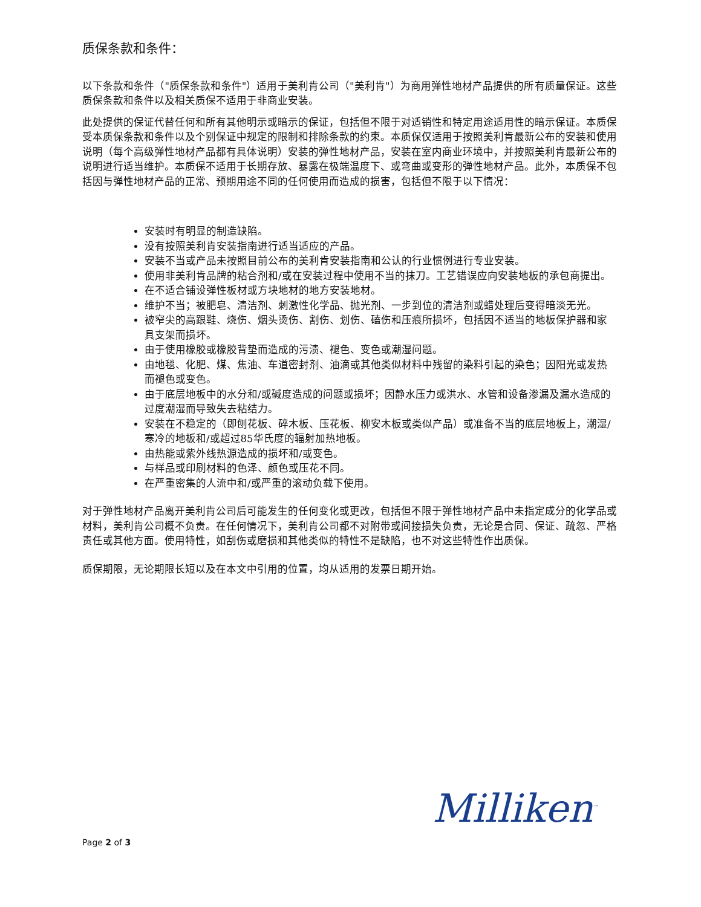质保条款和条件：
以下条款和条件（"质保条款和条件"）适用于美利肯公司（"美利肯"）为商用弹性地材产品提供的所有质量保证。这些质保条款和条件以及相关质保不适用于非商业安装。
此处提供的保证代替任何和所有其他明示或暗示的保证，包括但不限于对适销性和特定用途适用性的暗示保证。本质保受本质保条款和条件以及个别保证中规定的限制和排除条款的约束。本质保仅适用于按照美利肯最新公布的安装和使用说明（每个高级弹性地材产品都有具体说明）安装的弹性地材产品，安装在室内商业环境中，并按照美利肯最新公布的说明进行适当维护。本质保不适用于长期存放、暴露在极端温度下、或弯曲或变形的弹性地材产品。此外，本质保不包括因与弹性地材产品的正常、预期用途不同的任何使用而造成的损害，包括但不限于以下情况：
安装时有明显的制造缺陷。
没有按照美利肯安装指南进行适当适应的产品。
安装不当或产品未按照目前公布的美利肯安装指南和公认的行业惯例进行专业安装。
使用非美利肯品牌的粘合剂和/或在安装过程中使用不当的抹刀。工艺错误应向安装地板的承包商提出。
在不适合铺设弹性板材或方块地材的地方安装地材。
维护不当；被肥皂、清洁剂、刺激性化学品、抛光剂、一步到位的清洁剂或蜡处理后变得暗淡无光。
被窄尖的高跟鞋、烧伤、烟头烫伤、割伤、划伤、磕伤和压痕所损坏，包括因不适当的地板保护器和家具支架而损坏。
由于使用橡胶或橡胶背垫而造成的污渍、褪色、变色或潮湿问题。
由地毯、化肥、煤、焦油、车道密封剂、油滴或其他类似材料中残留的染料引起的染色；因阳光或发热而褪色或变色。
由于底层地板中的水分和/或碱度造成的问题或损坏；因静水压力或洪水、水管和设备渗漏及漏水造成的过度潮湿而导致失去粘结力。
安装在不稳定的（即刨花板、碎木板、压花板、柳安木板或类似产品）或准备不当的底层地板上，潮湿/寒冷的地板和/或超过85华氏度的辐射加热地板。
由热能或紫外线热源造成的损坏和/或变色。
与样品或印刷材料的色泽、颜色或压花不同。
在严重密集的人流中和/或严重的滚动负载下使用。
对于弹性地材产品离开美利肯公司后可能发生的任何变化或更改，包括但不限于弹性地材产品中未指定成分的化学品或材料，美利肯公司概不负责。在任何情况下，美利肯公司都不对附带或间接损失负责，无论是合同、保证、疏忽、严格责任或其他方面。使用特性，如刮伤或磨损和其他类似的特性不是缺陷，也不对这些特性作出质保。
质保期限，无论期限长短以及在本文中引用的位置，均从适用的发票日期开始。
Milliken<sup>™</sup>
Page 2 of 3